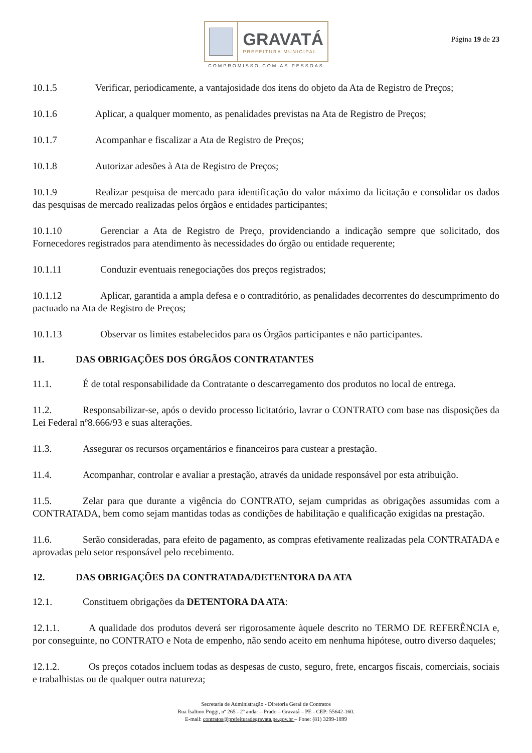GRAVATÁ
PREFEITURA MUNICIPAL
COMPROMISSO COM AS PESSOAS
Página 19 de 23
10.1.5 Verificar, periodicamente, a vantajosidade dos itens do objeto da Ata de Registro de Preços;
10.1.6 Aplicar, a qualquer momento, as penalidades previstas na Ata de Registro de Preços;
10.1.7 Acompanhar e fiscalizar a Ata de Registro de Preços;
10.1.8 Autorizar adesões à Ata de Registro de Preços;
10.1.9 Realizar pesquisa de mercado para identificação do valor máximo da licitação e consolidar os dados das pesquisas de mercado realizadas pelos órgãos e entidades participantes;
10.1.10 Gerenciar a Ata de Registro de Preço, providenciando a indicação sempre que solicitado, dos Fornecedores registrados para atendimento às necessidades do órgão ou entidade requerente;
10.1.11 Conduzir eventuais renegociações dos preços registrados;
10.1.12 Aplicar, garantida a ampla defesa e o contraditório, as penalidades decorrentes do descumprimento do pactuado na Ata de Registro de Preços;
10.1.13 Observar os limites estabelecidos para os Órgãos participantes e não participantes.
11. DAS OBRIGAÇÕES DOS ÓRGÃOS CONTRATANTES
11.1. É de total responsabilidade da Contratante o descarregamento dos produtos no local de entrega.
11.2. Responsabilizar-se, após o devido processo licitatório, lavrar o CONTRATO com base nas disposições da Lei Federal nº8.666/93 e suas alterações.
11.3. Assegurar os recursos orçamentários e financeiros para custear a prestação.
11.4. Acompanhar, controlar e avaliar a prestação, através da unidade responsável por esta atribuição.
11.5. Zelar para que durante a vigência do CONTRATO, sejam cumpridas as obrigações assumidas com a CONTRATADA, bem como sejam mantidas todas as condições de habilitação e qualificação exigidas na prestação.
11.6. Serão consideradas, para efeito de pagamento, as compras efetivamente realizadas pela CONTRATADA e aprovadas pelo setor responsável pelo recebimento.
12. DAS OBRIGAÇÕES DA CONTRATADA/DETENTORA DA ATA
12.1. Constituem obrigações da DETENTORA DA ATA:
12.1.1. A qualidade dos produtos deverá ser rigorosamente àquele descrito no TERMO DE REFERÊNCIA e, por conseguinte, no CONTRATO e Nota de empenho, não sendo aceito em nenhuma hipótese, outro diverso daqueles;
12.1.2. Os preços cotados incluem todas as despesas de custo, seguro, frete, encargos fiscais, comerciais, sociais e trabalhistas ou de qualquer outra natureza;
Secretaria de Administração - Diretoria Geral de Contratos
Rua Isaltino Poggi, nº 265 - 2º andar – Prado – Gravatá – PE - CEP: 55642-160.
E-mail: contratos@prefeituradegravata.pe.gov.br – Fone: (81) 3299-1899